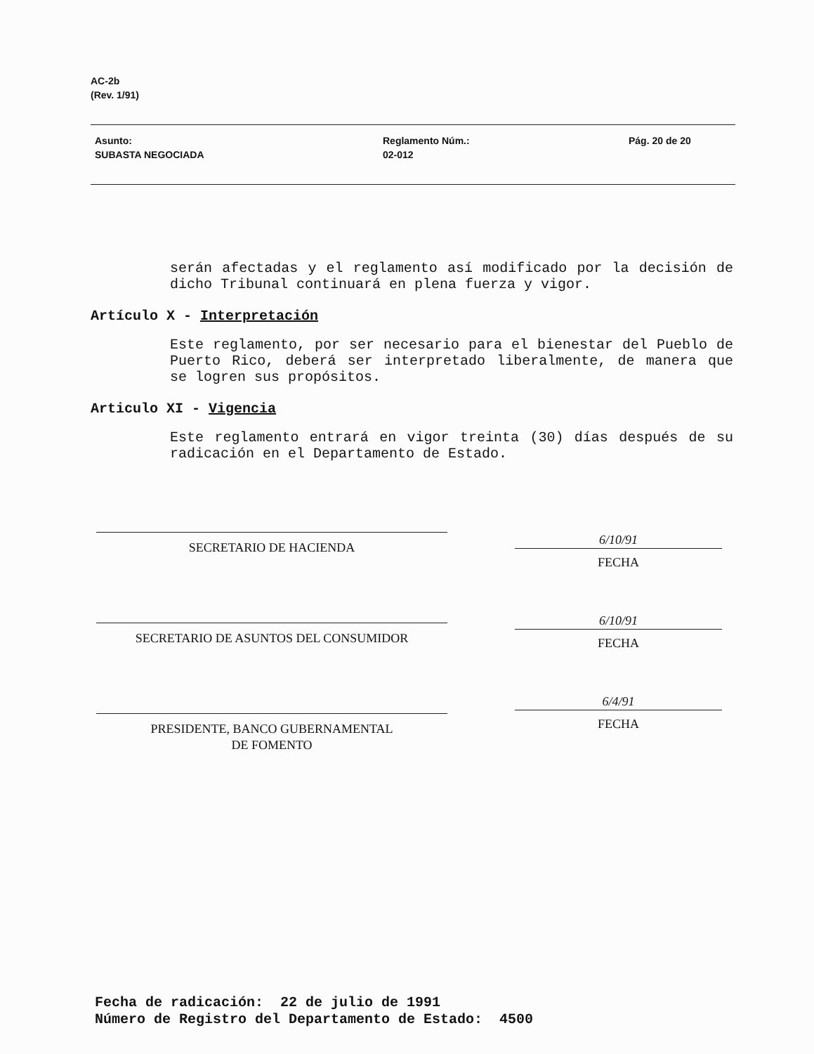AC-2b
(Rev. 1/91)
Asunto:
SUBASTA NEGOCIADA
Reglamento Núm.:
02-012
Pág. 20 de 20
serán afectadas y el reglamento así modificado por la decisión de dicho Tribunal continuará en plena fuerza y vigor.
Artículo X - Interpretación
Este reglamento, por ser necesario para el bienestar del Pueblo de Puerto Rico, deberá ser interpretado liberalmente, de manera que se logren sus propósitos.
Articulo XI - Vigencia
Este reglamento entrará en vigor treinta (30) días después de su radicación en el Departamento de Estado.
SECRETARIO DE HACIENDA
SECRETARIO DE ASUNTOS DEL CONSUMIDOR
PRESIDENTE, BANCO GUBERNAMENTAL
DE FOMENTO
6/10/91
FECHA
6/10/91
FECHA
6/4/91
FECHA
Fecha de radicación: 22 de julio de 1991
Número de Registro del Departamento de Estado: 4500